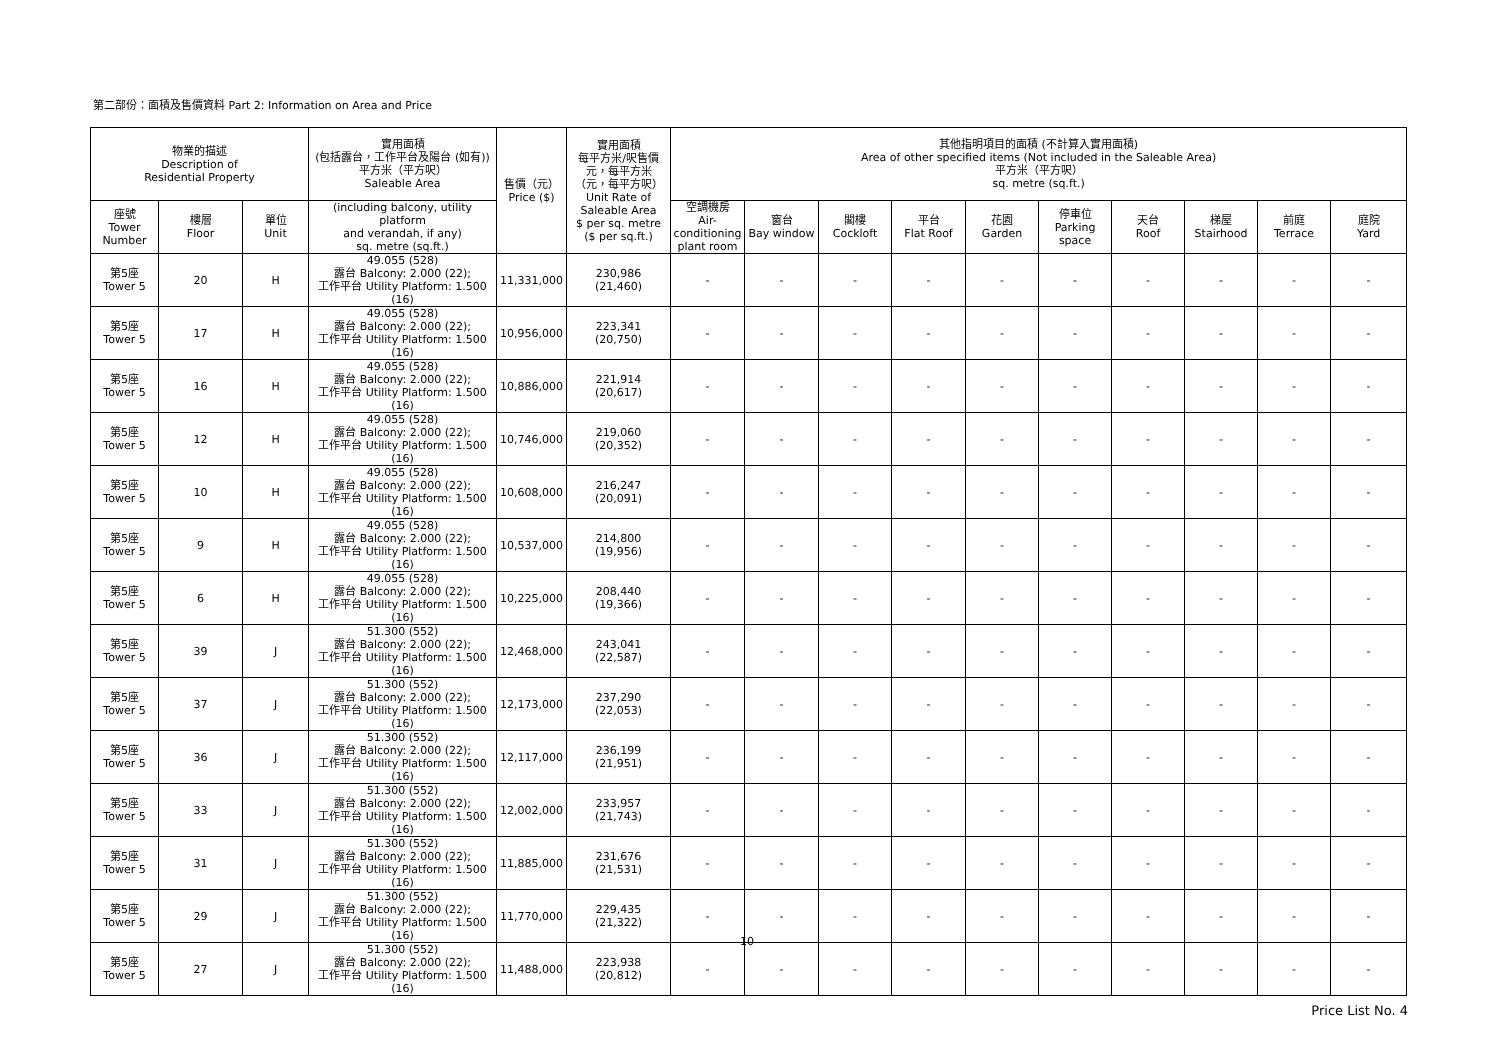第二部份：面積及售價資料 Part 2: Information on Area and Price
| 物業的描述 Description of Residential Property | | | 實用面積 (包括露台，工作平台及陽台 (如有)) 平方米（平方呎） Saleable Area | 售價（元） Price ($) | 實用面積 每平方米/呎售價 元，每平方米 （元，每平方呎） Unit Rate of Saleable Area $ per sq. metre ($ per sq.ft.) | 其他指明項目的面積 (不計算入實用面積) Area of other specified items (Not included in the Saleable Area) 平方米（平方呎） sq. metre (sq.ft.) | | | | | | | | | |
| --- | --- | --- | --- | --- | --- | --- | --- | --- | --- | --- | --- | --- | --- | --- | --- |
| 座號 Tower Number | 樓層 Floor | 單位 Unit | (including balcony, utility platform and verandah, if any) sq. metre (sq.ft.) | | | 空調機房 Air- conditioning plant room | 窗台 Bay window | 閣樓 Cockloft | 平台 Flat Roof | 花園 Garden | 停車位 Parking space | 天台 Roof | 梯屋 Stairhood | 前庭 Terrace | 庭院 Yard |
| 第5座 Tower 5 | 20 | H | 49.055 (528) 露台 Balcony: 2.000 (22); 工作平台 Utility Platform: 1.500 (16) | 11,331,000 | 230,986 (21,460) | - | - | - | - | - | - | - | - | - | - |
| 第5座 Tower 5 | 17 | H | 49.055 (528) 露台 Balcony: 2.000 (22); 工作平台 Utility Platform: 1.500 (16) | 10,956,000 | 223,341 (20,750) | - | - | - | - | - | - | - | - | - | - |
| 第5座 Tower 5 | 16 | H | 49.055 (528) 露台 Balcony: 2.000 (22); 工作平台 Utility Platform: 1.500 (16) | 10,886,000 | 221,914 (20,617) | - | - | - | - | - | - | - | - | - | - |
| 第5座 Tower 5 | 12 | H | 49.055 (528) 露台 Balcony: 2.000 (22); 工作平台 Utility Platform: 1.500 (16) | 10,746,000 | 219,060 (20,352) | - | - | - | - | - | - | - | - | - | - |
| 第5座 Tower 5 | 10 | H | 49.055 (528) 露台 Balcony: 2.000 (22); 工作平台 Utility Platform: 1.500 (16) | 10,608,000 | 216,247 (20,091) | - | - | - | - | - | - | - | - | - | - |
| 第5座 Tower 5 | 9 | H | 49.055 (528) 露台 Balcony: 2.000 (22); 工作平台 Utility Platform: 1.500 (16) | 10,537,000 | 214,800 (19,956) | - | - | - | - | - | - | - | - | - | - |
| 第5座 Tower 5 | 6 | H | 49.055 (528) 露台 Balcony: 2.000 (22); 工作平台 Utility Platform: 1.500 (16) | 10,225,000 | 208,440 (19,366) | - | - | - | - | - | - | - | - | - | - |
| 第5座 Tower 5 | 39 | J | 51.300 (552) 露台 Balcony: 2.000 (22); 工作平台 Utility Platform: 1.500 (16) | 12,468,000 | 243,041 (22,587) | - | - | - | - | - | - | - | - | - | - |
| 第5座 Tower 5 | 37 | J | 51.300 (552) 露台 Balcony: 2.000 (22); 工作平台 Utility Platform: 1.500 (16) | 12,173,000 | 237,290 (22,053) | - | - | - | - | - | - | - | - | - | - |
| 第5座 Tower 5 | 36 | J | 51.300 (552) 露台 Balcony: 2.000 (22); 工作平台 Utility Platform: 1.500 (16) | 12,117,000 | 236,199 (21,951) | - | - | - | - | - | - | - | - | - | - |
| 第5座 Tower 5 | 33 | J | 51.300 (552) 露台 Balcony: 2.000 (22); 工作平台 Utility Platform: 1.500 (16) | 12,002,000 | 233,957 (21,743) | - | - | - | - | - | - | - | - | - | - |
| 第5座 Tower 5 | 31 | J | 51.300 (552) 露台 Balcony: 2.000 (22); 工作平台 Utility Platform: 1.500 (16) | 11,885,000 | 231,676 (21,531) | - | - | - | - | - | - | - | - | - | - |
| 第5座 Tower 5 | 29 | J | 51.300 (552) 露台 Balcony: 2.000 (22); 工作平台 Utility Platform: 1.500 (16) | 11,770,000 | 229,435 (21,322) | - | - | - | - | - | - | - | - | - | - |
| 第5座 Tower 5 | 27 | J | 51.300 (552) 露台 Balcony: 2.000 (22); 工作平台 Utility Platform: 1.500 (16) | 11,488,000 | 223,938 (20,812) | - | - | - | - | - | - | - | - | - | - |
10
Price List No. 4